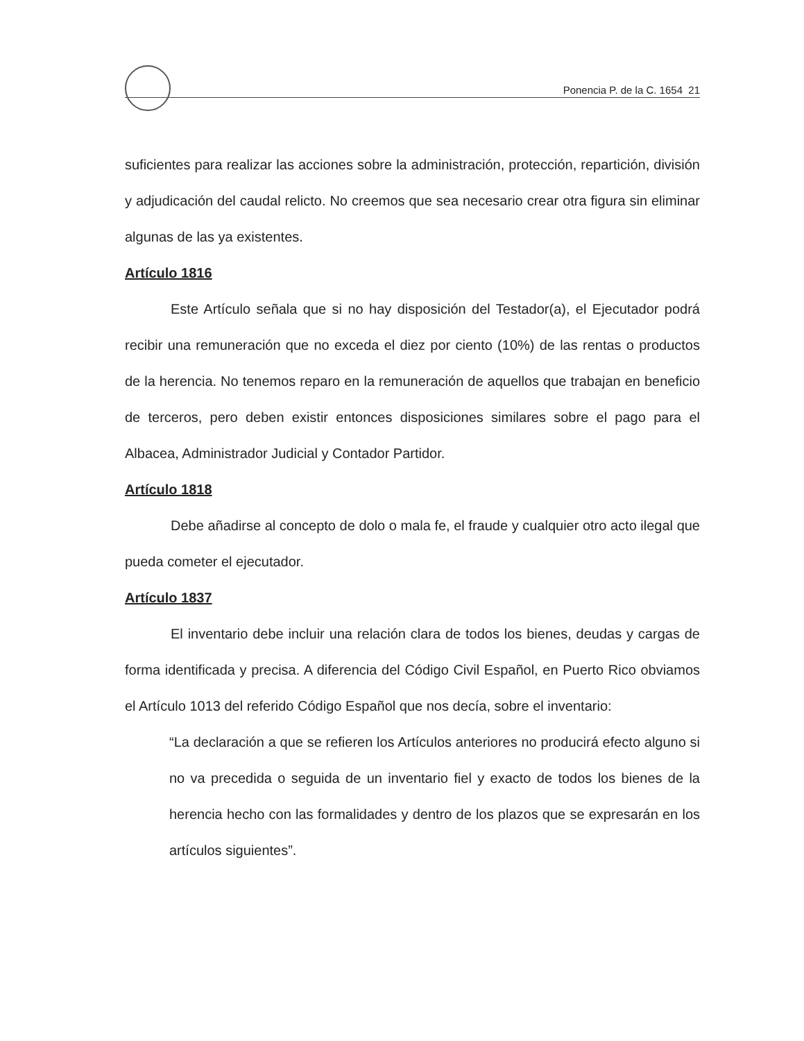Ponencia P. de la C. 1654 21
suficientes para realizar las acciones sobre la administración, protección, repartición, división y adjudicación del caudal relicto. No creemos que sea necesario crear otra figura sin eliminar algunas de las ya existentes.
Artículo 1816
Este Artículo señala que si no hay disposición del Testador(a), el Ejecutador podrá recibir una remuneración que no exceda el diez por ciento (10%) de las rentas o productos de la herencia. No tenemos reparo en la remuneración de aquellos que trabajan en beneficio de terceros, pero deben existir entonces disposiciones similares sobre el pago para el Albacea, Administrador Judicial y Contador Partidor.
Artículo 1818
Debe añadirse al concepto de dolo o mala fe, el fraude y cualquier otro acto ilegal que pueda cometer el ejecutador.
Artículo 1837
El inventario debe incluir una relación clara de todos los bienes, deudas y cargas de forma identificada y precisa. A diferencia del Código Civil Español, en Puerto Rico obviamos el Artículo 1013 del referido Código Español que nos decía, sobre el inventario:
“La declaración a que se refieren los Artículos anteriores no producirá efecto alguno si no va precedida o seguida de un inventario fiel y exacto de todos los bienes de la herencia hecho con las formalidades y dentro de los plazos que se expresarán en los artículos siguientes”.